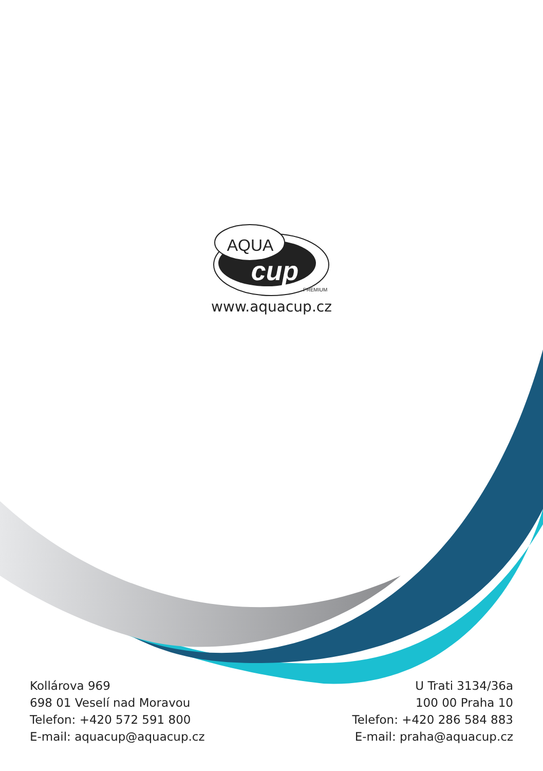AQUA
cup
PREMIUM
www.aquacup.cz
Kollárova 969
698 01 Veselí nad Moravou
Telefon: +420 572 591 800
E-mail: aquacup@aquacup.cz
U Trati 3134/36a
100 00 Praha 10
Telefon: +420 286 584 883
E-mail: praha@aquacup.cz